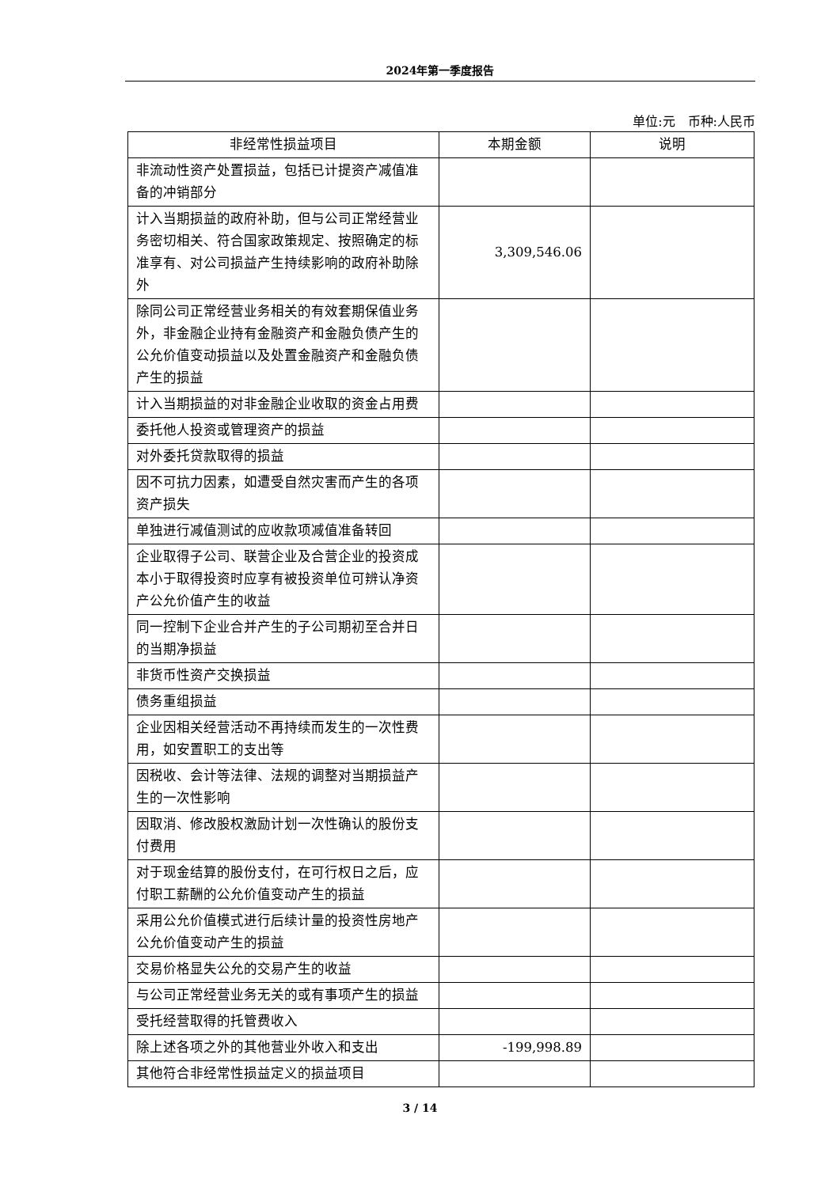2024年第一季度报告
单位:元　币种:人民币
| 非经常性损益项目 | 本期金额 | 说明 |
| --- | --- | --- |
| 非流动性资产处置损益，包括已计提资产减值准备的冲销部分 | | |
| 计入当期损益的政府补助，但与公司正常经营业务密切相关、符合国家政策规定、按照确定的标准享有、对公司损益产生持续影响的政府补助除外 | 3,309,546.06 | |
| 除同公司正常经营业务相关的有效套期保值业务外，非金融企业持有金融资产和金融负债产生的公允价值变动损益以及处置金融资产和金融负债产生的损益 | | |
| 计入当期损益的对非金融企业收取的资金占用费 | | |
| 委托他人投资或管理资产的损益 | | |
| 对外委托贷款取得的损益 | | |
| 因不可抗力因素，如遭受自然灾害而产生的各项资产损失 | | |
| 单独进行减值测试的应收款项减值准备转回 | | |
| 企业取得子公司、联营企业及合营企业的投资成本小于取得投资时应享有被投资单位可辨认净资产公允价值产生的收益 | | |
| 同一控制下企业合并产生的子公司期初至合并日的当期净损益 | | |
| 非货币性资产交换损益 | | |
| 债务重组损益 | | |
| 企业因相关经营活动不再持续而发生的一次性费用，如安置职工的支出等 | | |
| 因税收、会计等法律、法规的调整对当期损益产生的一次性影响 | | |
| 因取消、修改股权激励计划一次性确认的股份支付费用 | | |
| 对于现金结算的股份支付，在可行权日之后，应付职工薪酬的公允价值变动产生的损益 | | |
| 采用公允价值模式进行后续计量的投资性房地产公允价值变动产生的损益 | | |
| 交易价格显失公允的交易产生的收益 | | |
| 与公司正常经营业务无关的或有事项产生的损益 | | |
| 受托经营取得的托管费收入 | | |
| 除上述各项之外的其他营业外收入和支出 | -199,998.89 | |
| 其他符合非经常性损益定义的损益项目 | | |
3 / 14